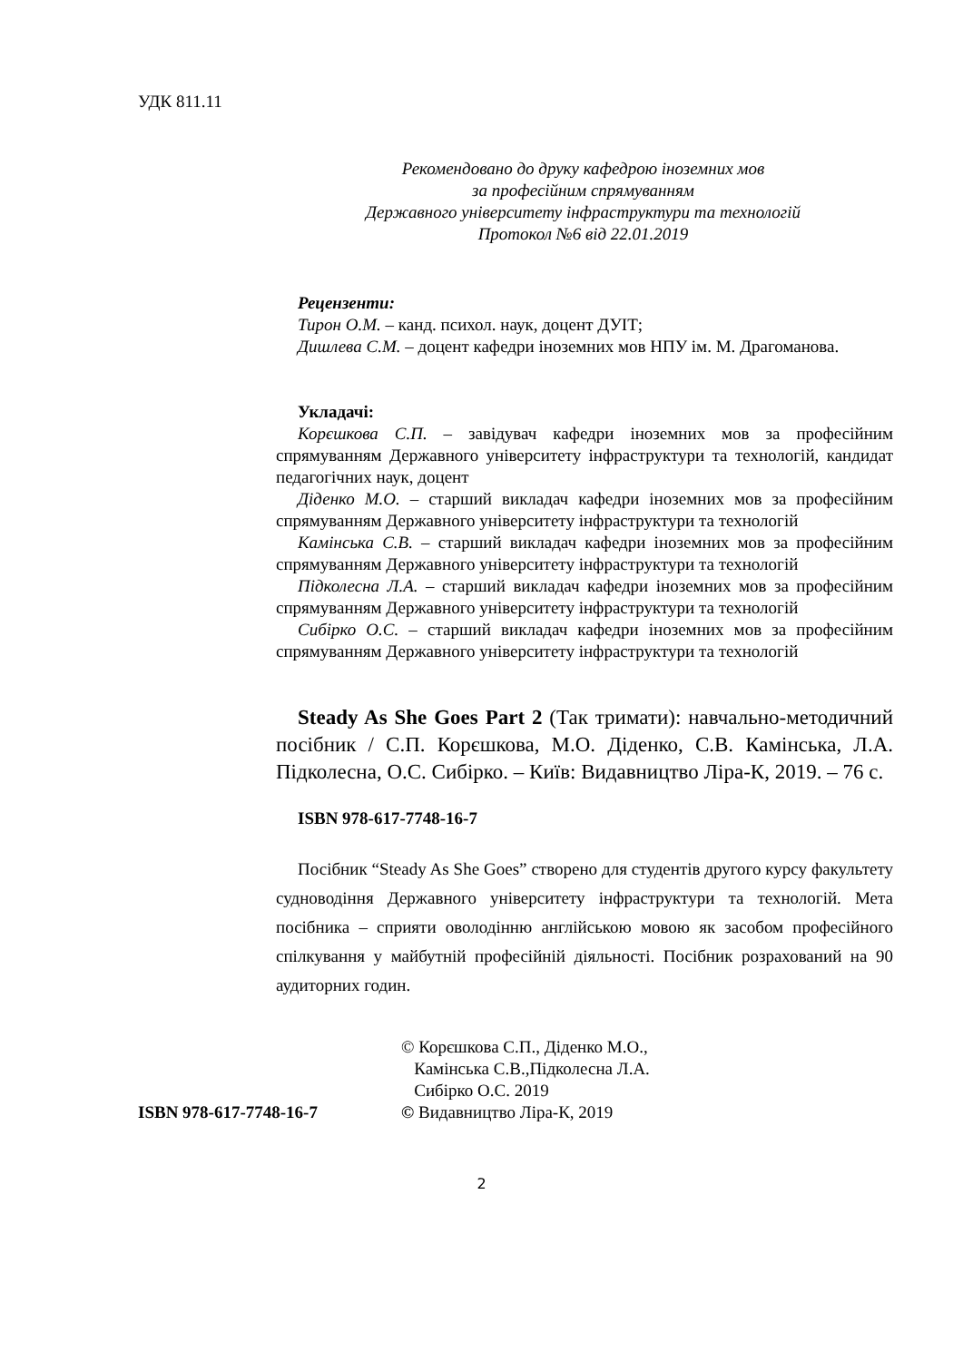УДК 811.11
Рекомендовано до друку кафедрою іноземних мов
за професійним спрямуванням
Державного університету інфраструктури та технологій
Протокол №6 від 22.01.2019
Рецензенти:
Тирон О.М. – канд. психол. наук, доцент ДУІТ;
Дишлева С.М. – доцент кафедри іноземних мов НПУ ім. М. Драгоманова.
Укладачі:
Корєшкова С.П. – завідувач кафедри іноземних мов за професійним спрямуванням Державного університету інфраструктури та технологій, кандидат педагогічних наук, доцент
Діденко М.О. – старший викладач кафедри іноземних мов за професійним спрямуванням Державного університету інфраструктури та технологій
Камінська С.В. – старший викладач кафедри іноземних мов за професійним спрямуванням Державного університету інфраструктури та технологій
Підколесна Л.А. – старший викладач кафедри іноземних мов за професійним спрямуванням Державного університету інфраструктури та технологій
Сибірко О.С. – старший викладач кафедри іноземних мов за професійним спрямуванням Державного університету інфраструктури та технологій
Steady As She Goes Part 2 (Так тримати): навчально-методичний посібник / С.П. Корєшкова, М.О. Діденко, С.В. Камінська, Л.А. Підколесна, О.С. Сибірко. – Київ: Видавництво Ліра-К, 2019. – 76 с.
ISBN 978-617-7748-16-7
Посібник “Steady As She Goes” створено для студентів другого курсу факультету судноводіння Державного університету інфраструктури та технологій. Мета посібника – сприяти оволодінню англійською мовою як засобом професійного спілкування у майбутній професійній діяльності. Посібник розрахований на 90 аудиторних годин.
ISBN 978-617-7748-16-7 © Корєшкова С.П., Діденко М.О.,
Камінська С.В.,Підколесна Л.А.
Сибірко О.С. 2019
© Видавництво Ліра-К, 2019
2